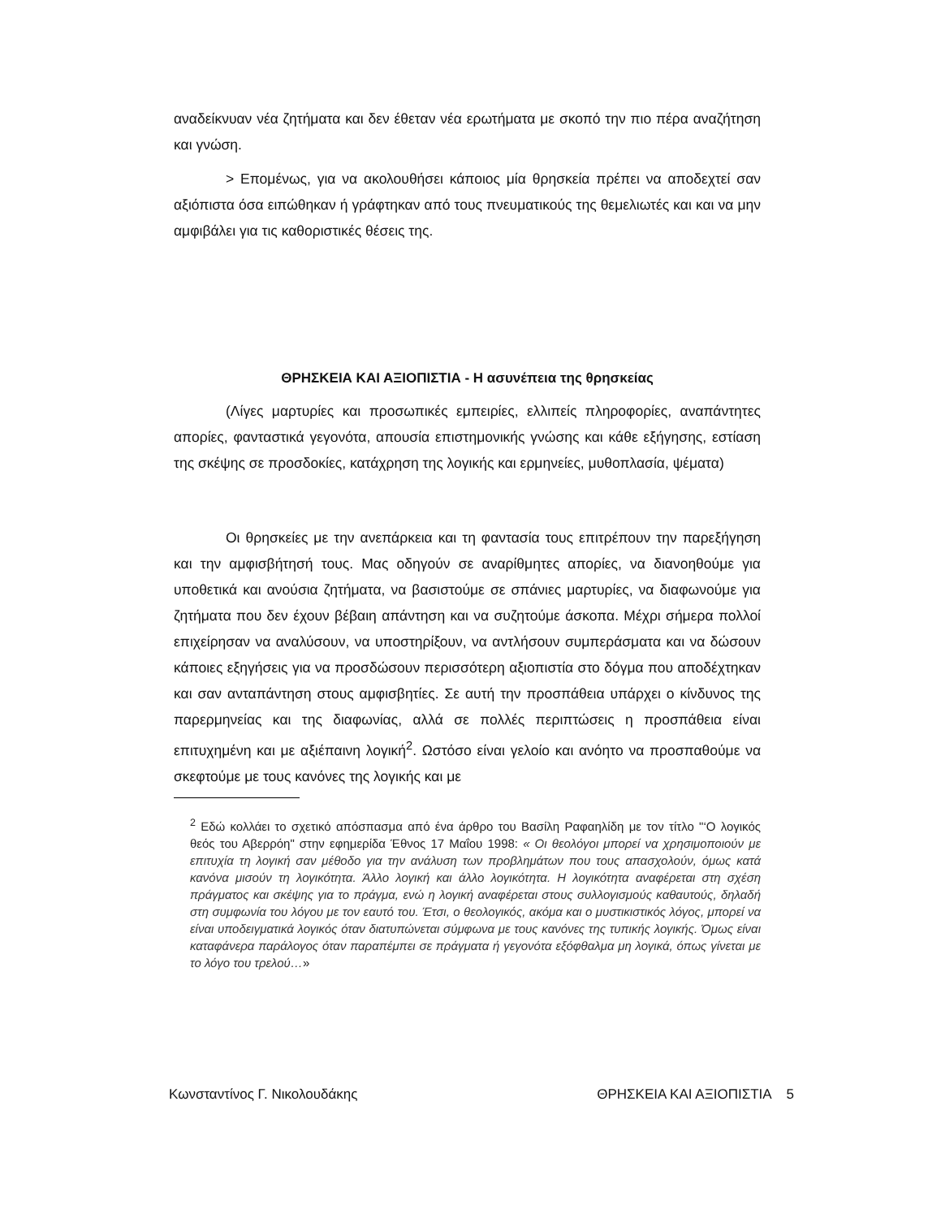αναδείκνυαν νέα ζητήματα και δεν έθεταν νέα ερωτήματα με σκοπό την πιο πέρα αναζήτηση και γνώση.
> Επομένως, για να ακολουθήσει κάποιος μία θρησκεία πρέπει να αποδεχτεί σαν αξιόπιστα όσα ειπώθηκαν ή γράφτηκαν από τους πνευματικούς της θεμελιωτές και και να μην αμφιβάλει για τις καθοριστικές θέσεις της.
ΘΡΗΣΚΕΙΑ ΚΑΙ ΑΞΙΟΠΙΣΤΙΑ - Η ασυνέπεια της θρησκείας
(Λίγες μαρτυρίες και προσωπικές εμπειρίες, ελλιπείς πληροφορίες, αναπάντητες απορίες, φανταστικά γεγονότα, απουσία επιστημονικής γνώσης και κάθε εξήγησης, εστίαση της σκέψης σε προσδοκίες, κατάχρηση της λογικής και ερμηνείες, μυθοπλασία, ψέματα)
Οι θρησκείες με την ανεπάρκεια και τη φαντασία τους επιτρέπουν την παρεξήγηση και την αμφισβήτησή τους. Μας οδηγούν σε αναρίθμητες απορίες, να διανοηθούμε για υποθετικά και ανούσια ζητήματα, να βασιστούμε σε σπάνιες μαρτυρίες, να διαφωνούμε για ζητήματα που δεν έχουν βέβαιη απάντηση και να συζητούμε άσκοπα. Μέχρι σήμερα πολλοί επιχείρησαν να αναλύσουν, να υποστηρίξουν, να αντλήσουν συμπεράσματα και να δώσουν κάποιες εξηγήσεις για να προσδώσουν περισσότερη αξιοπιστία στο δόγμα που αποδέχτηκαν και σαν ανταπάντηση στους αμφισβητίες. Σε αυτή την προσπάθεια υπάρχει ο κίνδυνος της παρερμηνείας και της διαφωνίας, αλλά σε πολλές περιπτώσεις η προσπάθεια είναι επιτυχημένη και με αξιέπαινη λογική<sup>2</sup>. Ωστόσο είναι γελοίο και ανόητο να προσπαθούμε να σκεφτούμε με τους κανόνες της λογικής και με
<sup>2</sup> Εδώ κολλάει το σχετικό απόσπασμα από ένα άρθρο του Βασίλη Ραφαηλίδη με τον τίτλο "‘Ο λογικός θεός του Αβερρόη" στην εφημερίδα Έθνος 17 Μαΐου 1998: « Οι θεολόγοι μπορεί να χρησιμοποιούν με επιτυχία τη λογική σαν μέθοδο για την ανάλυση των προβλημάτων που τους απασχολούν, όμως κατά κανόνα μισούν τη λογικότητα. Άλλο λογική και άλλο λογικότητα. Η λογικότητα αναφέρεται στη σχέση πράγματος και σκέψης για το πράγμα, ενώ η λογική αναφέρεται στους συλλογισμούς καθαυτούς, δηλαδή στη συμφωνία του λόγου με τον εαυτό του. Έτσι, ο θεολογικός, ακόμα και ο μυστικιστικός λόγος, μπορεί να είναι υποδειγματικά λογικός όταν διατυπώνεται σύμφωνα με τους κανόνες της τυπικής λογικής. Όμως είναι καταφάνερα παράλογος όταν παραπέμπει σε πράγματα ή γεγονότα εξόφθαλμα μη λογικά, όπως γίνεται με το λόγο του τρελού…»
Κωνσταντίνος Γ. Νικολουδάκης ΘΡΗΣΚΕΙΑ ΚΑΙ ΑΞΙΟΠΙΣΤΙΑ 5